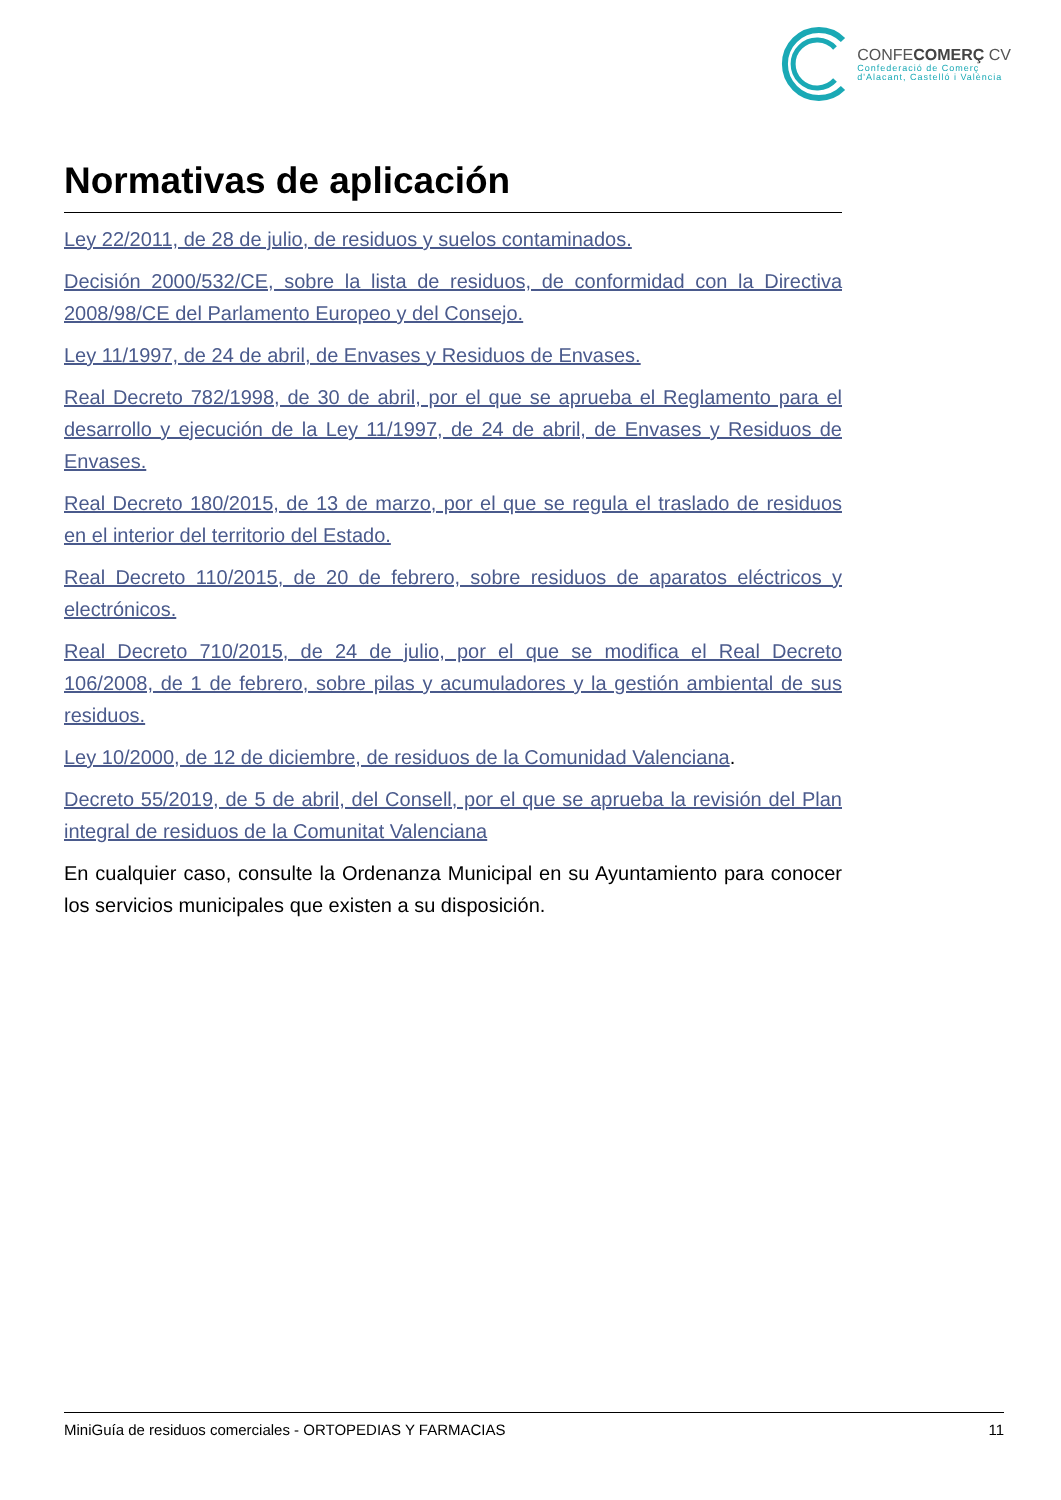CONFECOMERÇ CV
Confederació de Comerç
d'Alacant, Castelló i València
Normativas de aplicación
Ley 22/2011, de 28 de julio, de residuos y suelos contaminados.
Decisión 2000/532/CE, sobre la lista de residuos, de conformidad con la Directiva 2008/98/CE del Parlamento Europeo y del Consejo.
Ley 11/1997, de 24 de abril, de Envases y Residuos de Envases.
Real Decreto 782/1998, de 30 de abril, por el que se aprueba el Reglamento para el desarrollo y ejecución de la Ley 11/1997, de 24 de abril, de Envases y Residuos de Envases.
Real Decreto 180/2015, de 13 de marzo, por el que se regula el traslado de residuos en el interior del territorio del Estado.
Real Decreto 110/2015, de 20 de febrero, sobre residuos de aparatos eléctricos y electrónicos.
Real Decreto 710/2015, de 24 de julio, por el que se modifica el Real Decreto 106/2008, de 1 de febrero, sobre pilas y acumuladores y la gestión ambiental de sus residuos.
Ley 10/2000, de 12 de diciembre, de residuos de la Comunidad Valenciana.
Decreto 55/2019, de 5 de abril, del Consell, por el que se aprueba la revisión del Plan integral de residuos de la Comunitat Valenciana
En cualquier caso, consulte la Ordenanza Municipal en su Ayuntamiento para conocer los servicios municipales que existen a su disposición.
MiniGuía de residuos comerciales - ORTOPEDIAS Y FARMACIAS 11